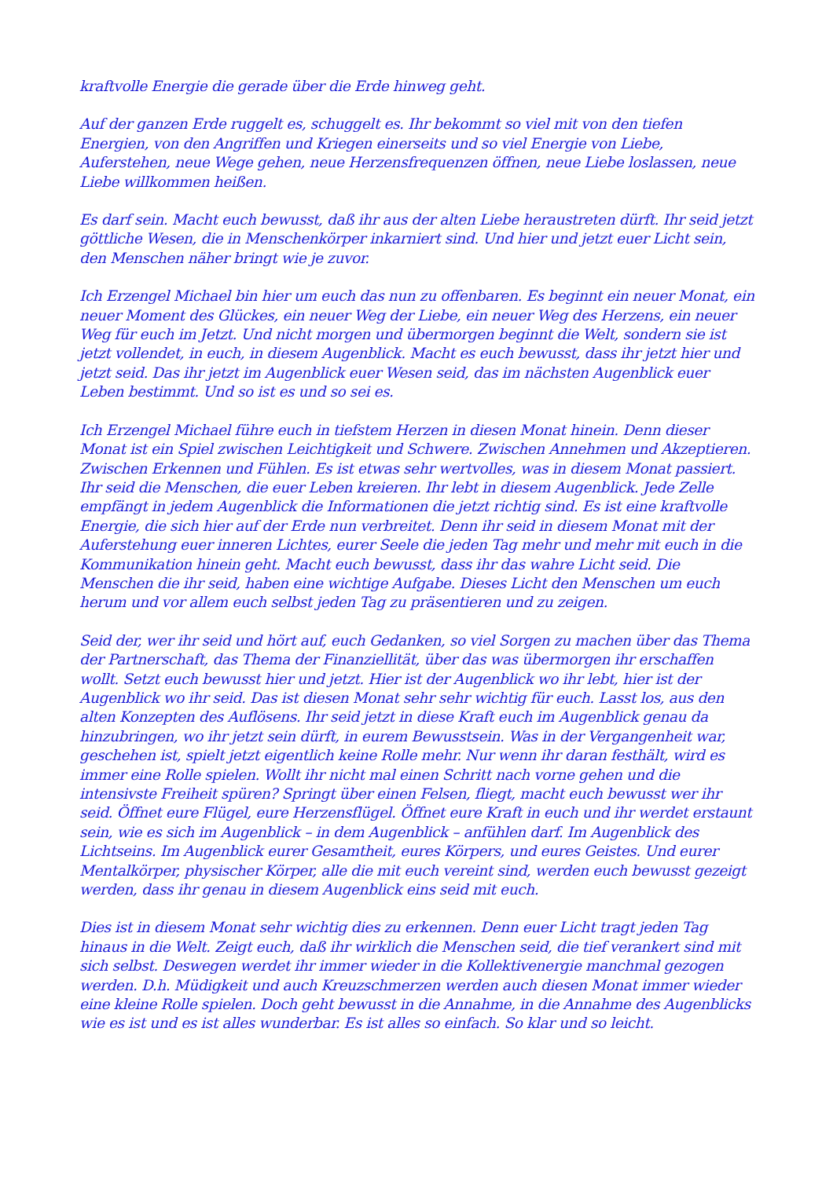kraftvolle Energie die gerade über die Erde hinweg geht.
Auf der ganzen Erde ruggelt es, schuggelt es. Ihr bekommt so viel mit von den tiefen Energien, von den Angriffen und Kriegen einerseits und so viel Energie von Liebe, Auferstehen, neue Wege gehen, neue Herzensfrequenzen öffnen, neue Liebe loslassen, neue Liebe willkommen heißen.
Es darf sein. Macht euch bewusst, daß ihr aus der alten Liebe heraustreten dürft. Ihr seid jetzt göttliche Wesen, die in Menschenkörper inkarniert sind. Und hier und jetzt euer Licht sein, den Menschen näher bringt wie je zuvor.
Ich Erzengel Michael bin hier um euch das nun zu offenbaren. Es beginnt ein neuer Monat, ein neuer Moment des Glückes, ein neuer Weg der Liebe, ein neuer Weg des Herzens, ein neuer Weg für euch im Jetzt. Und nicht morgen und übermorgen beginnt die Welt, sondern sie ist jetzt vollendet, in euch, in diesem Augenblick. Macht es euch bewusst, dass ihr jetzt hier und jetzt seid. Das ihr jetzt im Augenblick euer Wesen seid, das im nächsten Augenblick euer Leben bestimmt. Und so ist es und so sei es.
Ich Erzengel Michael führe euch in tiefstem Herzen in diesen Monat hinein. Denn dieser Monat ist ein Spiel zwischen Leichtigkeit und Schwere. Zwischen Annehmen und Akzeptieren. Zwischen Erkennen und Fühlen. Es ist etwas sehr wertvolles, was in diesem Monat passiert. Ihr seid die Menschen, die euer Leben kreieren. Ihr lebt in diesem Augenblick. Jede Zelle empfängt in jedem Augenblick die Informationen die jetzt richtig sind. Es ist eine kraftvolle Energie, die sich hier auf der Erde nun verbreitet. Denn ihr seid in diesem Monat mit der Auferstehung euer inneren Lichtes, eurer Seele die jeden Tag mehr und mehr mit euch in die Kommunikation hinein geht. Macht euch bewusst, dass ihr das wahre Licht seid. Die Menschen die ihr seid, haben eine wichtige Aufgabe. Dieses Licht den Menschen um euch herum und vor allem euch selbst jeden Tag zu präsentieren und zu zeigen.
Seid der, wer ihr seid und hört auf, euch Gedanken, so viel Sorgen zu machen über das Thema der Partnerschaft, das Thema der Finanziellität, über das was übermorgen ihr erschaffen wollt. Setzt euch bewusst hier und jetzt. Hier ist der Augenblick wo ihr lebt, hier ist der Augenblick wo ihr seid. Das ist diesen Monat sehr sehr wichtig für euch. Lasst los, aus den alten Konzepten des Auflösens. Ihr seid jetzt in diese Kraft euch im Augenblick genau da hinzubringen, wo ihr jetzt sein dürft, in eurem Bewusstsein. Was in der Vergangenheit war, geschehen ist, spielt jetzt eigentlich keine Rolle mehr. Nur wenn ihr daran festhält, wird es immer eine Rolle spielen. Wollt ihr nicht mal einen Schritt nach vorne gehen und die intensivste Freiheit spüren? Springt über einen Felsen, fliegt, macht euch bewusst wer ihr seid. Öffnet eure Flügel, eure Herzensflügel. Öffnet eure Kraft in euch und ihr werdet erstaunt sein, wie es sich im Augenblick – in dem Augenblick – anfühlen darf. Im Augenblick des Lichtseins. Im Augenblick eurer Gesamtheit, eures Körpers, und eures Geistes. Und eurer Mentalkörper, physischer Körper, alle die mit euch vereint sind, werden euch bewusst gezeigt werden, dass ihr genau in diesem Augenblick eins seid mit euch.
Dies ist in diesem Monat sehr wichtig dies zu erkennen. Denn euer Licht tragt jeden Tag hinaus in die Welt. Zeigt euch, daß ihr wirklich die Menschen seid, die tief verankert sind mit sich selbst. Deswegen werdet ihr immer wieder in die Kollektivenergie manchmal gezogen werden. D.h. Müdigkeit und auch Kreuzschmerzen werden auch diesen Monat immer wieder eine kleine Rolle spielen. Doch geht bewusst in die Annahme, in die Annahme des Augenblicks wie es ist und es ist alles wunderbar. Es ist alles so einfach. So klar und so leicht.